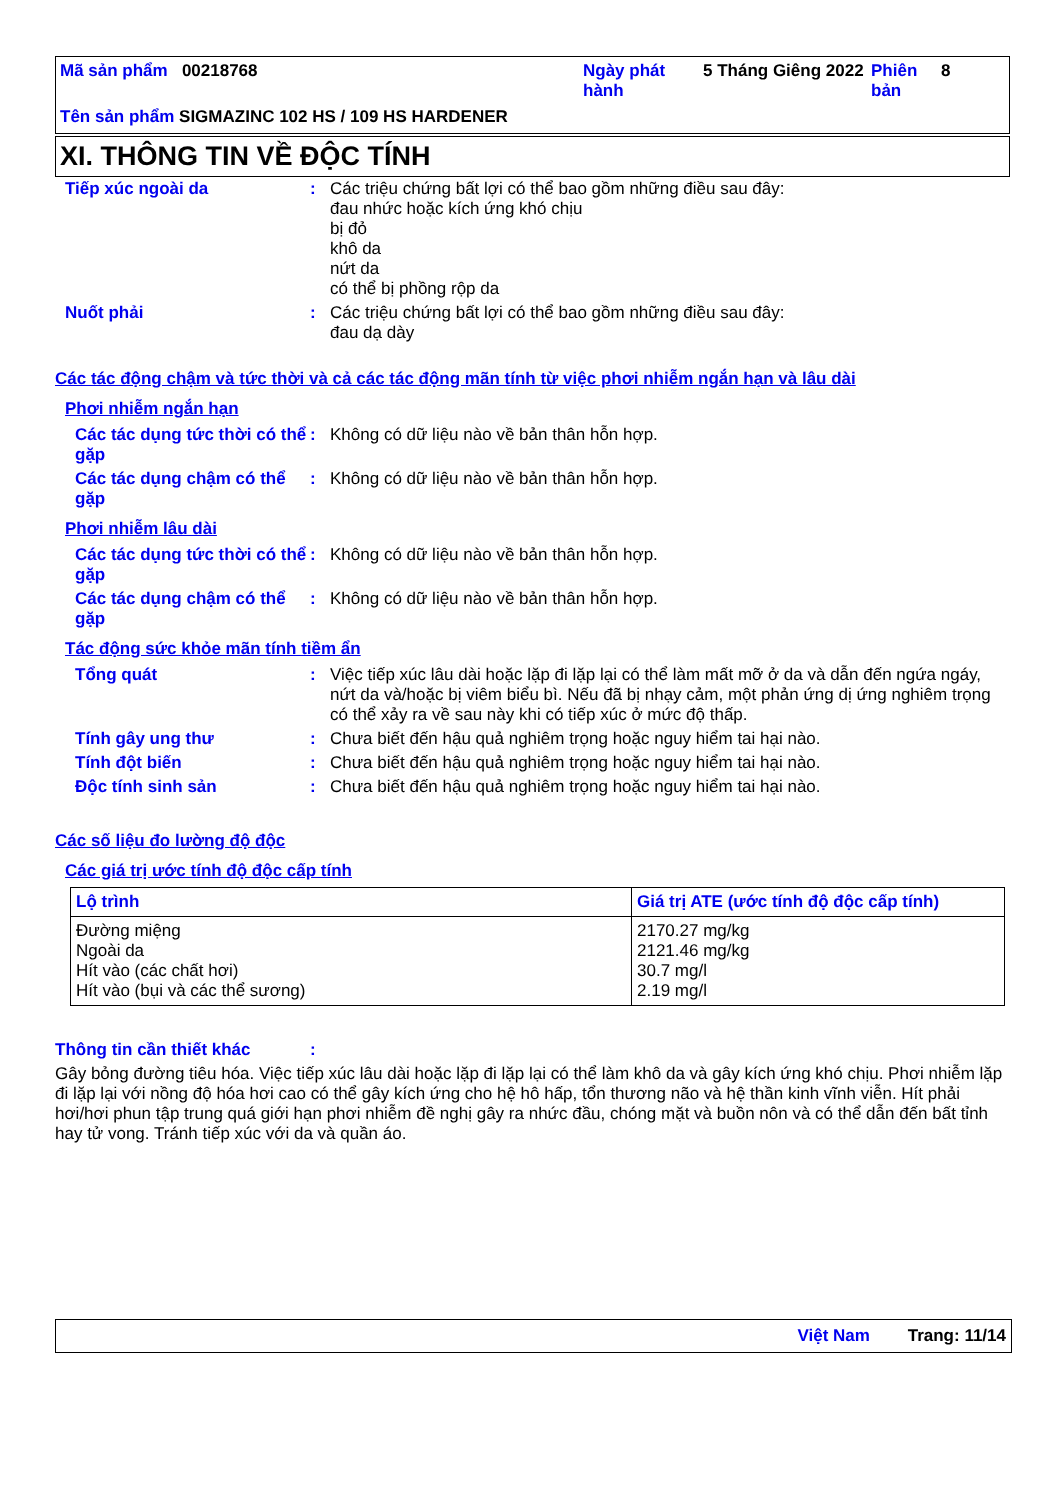Mã sản phẩm 00218768 Ngày phát hành
5 Tháng Giêng 2022
Phiên bản
8
Tên sản phẩm SIGMAZINC 102 HS / 109 HS HARDENER
XI. THÔNG TIN VỀ ĐỘC TÍNH
Tiếp xúc ngoài da : Các triệu chứng bất lợi có thể bao gồm những điều sau đây:
đau nhức hoặc kích ứng khó chịu
bị đỏ
khô da
nứt da
có thể bị phồng rộp da
Nuốt phải : Các triệu chứng bất lợi có thể bao gồm những điều sau đây:
đau dạ dày
Các tác động chậm và tức thời và cả các tác động mãn tính từ việc phơi nhiễm ngắn hạn và lâu dài
Phơi nhiễm ngắn hạn
Các tác dụng tức thời có thể gặp
: Không có dữ liệu nào về bản thân hỗn hợp.
Các tác dụng chậm có thể gặp
: Không có dữ liệu nào về bản thân hỗn hợp.
Phơi nhiễm lâu dài
Các tác dụng tức thời có thể gặp
: Không có dữ liệu nào về bản thân hỗn hợp.
Các tác dụng chậm có thể gặp
: Không có dữ liệu nào về bản thân hỗn hợp.
Tác động sức khỏe mãn tính tiềm ẩn
Tổng quát : Việc tiếp xúc lâu dài hoặc lặp đi lặp lại có thể làm mất mỡ ở da và dẫn đến ngứa ngáy, nứt da và/hoặc bị viêm biểu bì. Nếu đã bị nhạy cảm, một phản ứng dị ứng nghiêm trọng có thể xảy ra về sau này khi có tiếp xúc ở mức độ thấp.
Tính gây ung thư : Chưa biết đến hậu quả nghiêm trọng hoặc nguy hiểm tai hại nào.
Tính đột biến : Chưa biết đến hậu quả nghiêm trọng hoặc nguy hiểm tai hại nào.
Độc tính sinh sản : Chưa biết đến hậu quả nghiêm trọng hoặc nguy hiểm tai hại nào.
Các số liệu đo lường độ độc
Các giá trị ước tính độ độc cấp tính
| Lộ trình | Giá trị ATE (ước tính độ độc cấp tính) |
| --- | --- |
| Đường miệng Ngoài da Hít vào (các chất hơi) Hít vào (bụi và các thể sương) | 2170.27 mg/kg 2121.46 mg/kg 30.7 mg/l 2.19 mg/l |
Thông tin cần thiết khác :
Gây bỏng đường tiêu hóa. Việc tiếp xúc lâu dài hoặc lặp đi lặp lại có thể làm khô da và gây kích ứng khó chịu. Phơi nhiễm lặp đi lặp lại với nồng độ hóa hơi cao có thể gây kích ứng cho hệ hô hấp, tổn thương não và hệ thần kinh vĩnh viễn. Hít phải hơi/hơi phun tập trung quá giới hạn phơi nhiễm đề nghị gây ra nhức đầu, chóng mặt và buồn nôn và có thể dẫn đến bất tỉnh hay tử vong. Tránh tiếp xúc với da và quần áo.
Việt Nam Trang: 11/14